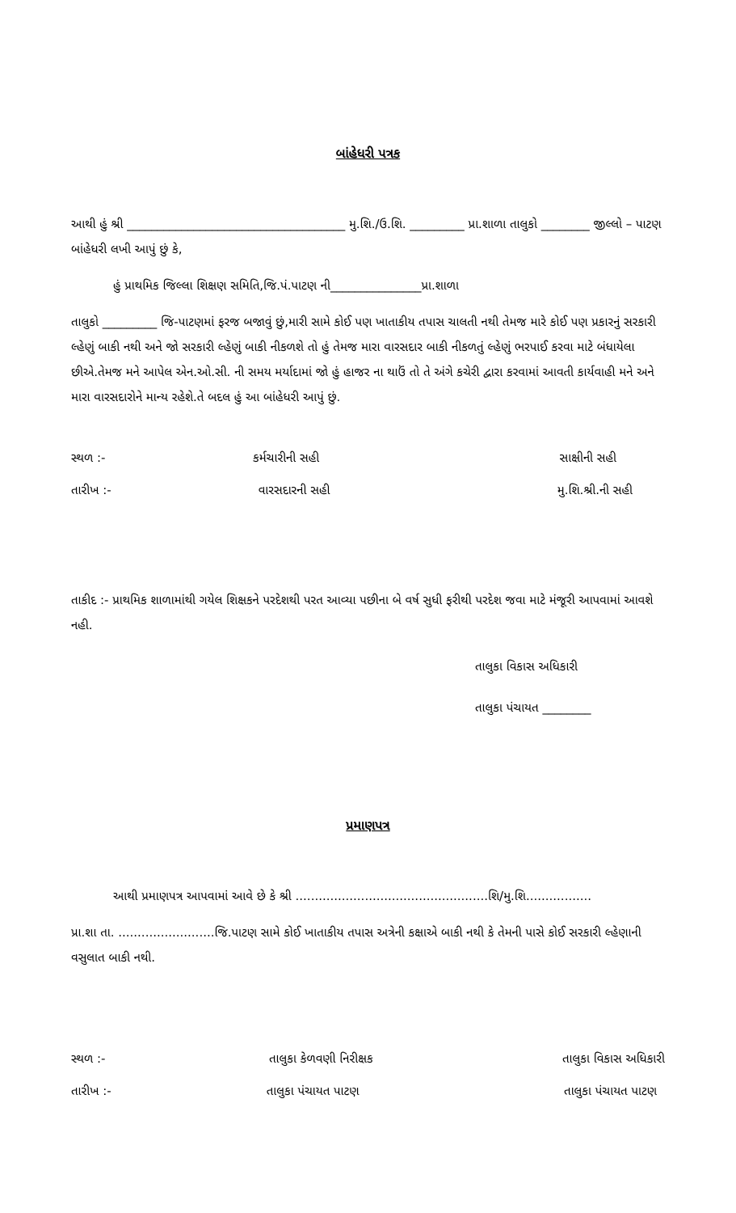બાંહેધરી પત્રક
આથી હું શ્રી ____________________________________ મુ.શિ./ઉ.શિ. _________ પ્રા.શાળા તાલુકો ________ જીલ્લો – પાટણ બાંહેધરી લખી આપું છું કે,
હું પ્રાથમિક જિલ્લા શિક્ષણ સમિતિ,જિ.પં.પાટણ ની_______________પ્રા.શાળા
તાલુકો _________ જિ-પાટણમાં ફરજ બજાવું છું,મારી સામે કોઈ પણ ખાતાકીય તપાસ ચાલતી નથી તેમજ મારે કોઈ પણ પ્રકારનું સરકારી લ્હેણું બાકી નથી અને જો સરકારી લ્હેણું બાકી નીકળશે તો હું તેમજ મારા વારસદાર બાકી નીકળતું લ્હેણું ભરપાઈ કરવા માટે બંધાયેલા છીએ.તેમજ મને આપેલ એન.ઓ.સી. ની સમય મર્યાદામાં જો હું હાજર ના થાઉં તો તે અંગે કચેરી દ્વારા કરવામાં આવતી કાર્યવાહી મને અને મારા વારસદારોને માન્ય રહેશે.તે બદલ હું આ બાંહેધરી આપું છું.
સ્થળ :- કર્મચારીની સહી સાક્ષીની સહી
તારીખ :- વારસદારની સહી મુ.શિ.શ્રી.ની સહી
તાકીદ :- પ્રાથમિક શાળામાંથી ગયેલ શિક્ષકને પરદેશથી પરત આવ્યા પછીના બે વર્ષ સુધી ફરીથી પરદેશ જવા માટે મંજૂરી આપવામાં આવશે નહી.
તાલુકા વિકાસ અધિકારી
તાલુકા પંચાયત ________
પ્રમાણપત્ર
આથી પ્રમાણપત્ર આપવામાં આવે છે કે શ્રી ..................................................શિ/મુ.શિ.................
પ્રા.શા તા. .........................જિ.પાટણ સામે કોઈ ખાતાકીય તપાસ અત્રેની કક્ષાએ બાકી નથી કે તેમની પાસે કોઈ સરકારી લ્હેણાની વસુલાત બાકી નથી.
સ્થળ :- તાલુકા કેળવણી નિરીક્ષક તાલુકા વિકાસ અધિકારી
તારીખ :- તાલુકા પંચાયત પાટણ તાલુકા પંચાયત પાટણ